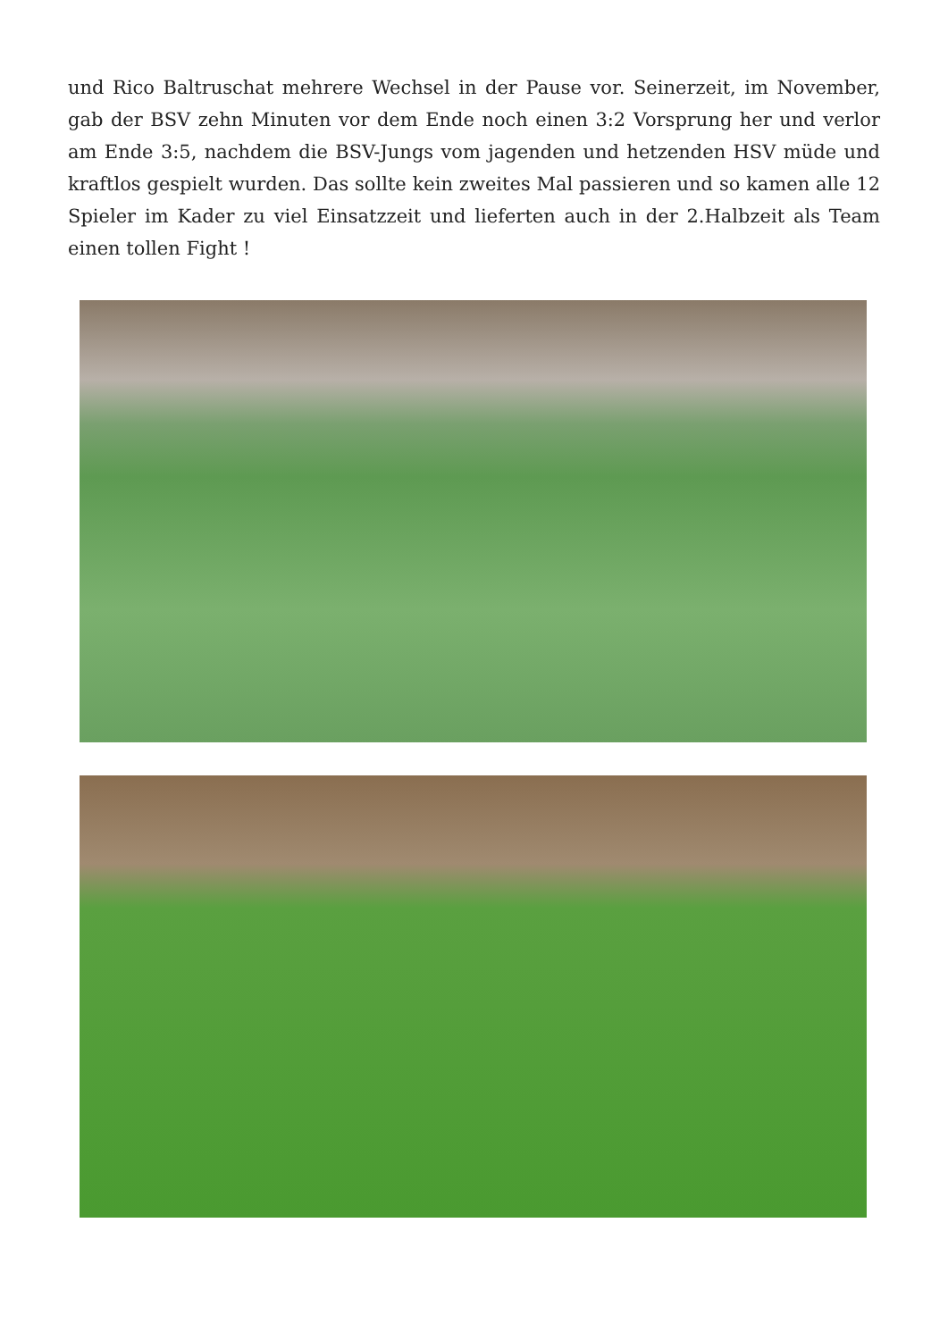und Rico Baltruschat mehrere Wechsel in der Pause vor. Seinerzeit, im November, gab der BSV zehn Minuten vor dem Ende noch einen 3:2 Vorsprung her und verlor am Ende 3:5, nachdem die BSV-Jungs vom jagenden und hetzenden HSV müde und kraftlos gespielt wurden. Das sollte kein zweites Mal passieren und so kamen alle 12 Spieler im Kader zu viel Einsatzzeit und lieferten auch in der 2.Halbzeit als Team einen tollen Fight !